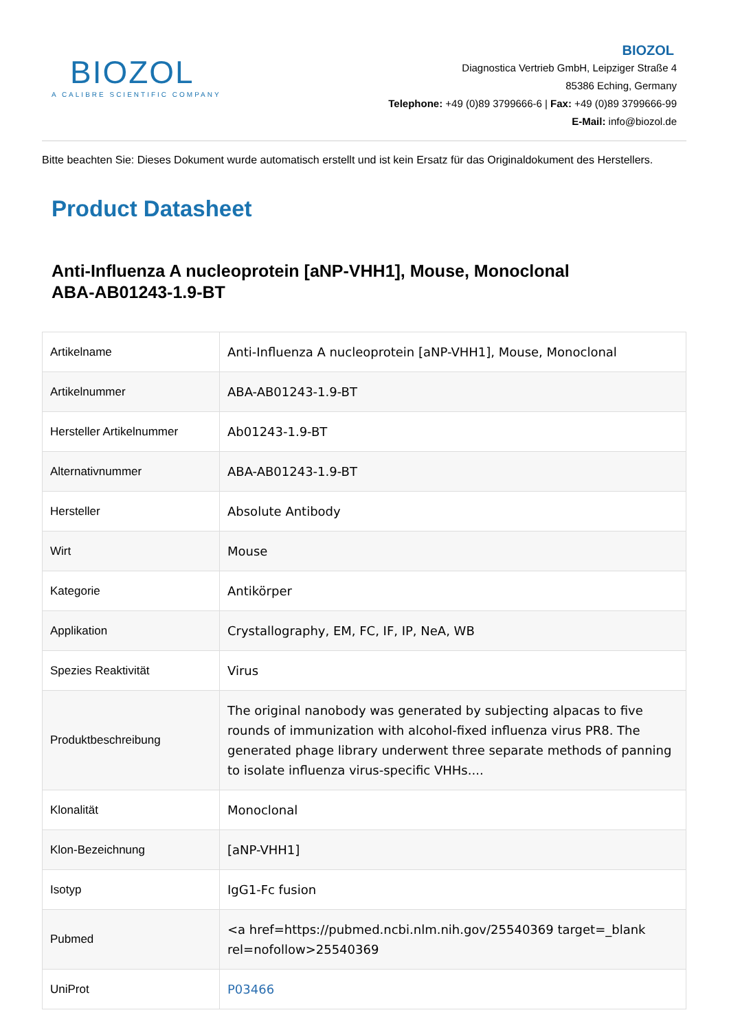BIOZOL
A CALIBRE SCIENTIFIC COMPANY
BIOZOL
Diagnostica Vertrieb GmbH, Leipziger Straße 4
85386 Eching, Germany
Telephone: +49 (0)89 3799666-6 | Fax: +49 (0)89 3799666-99
E-Mail: info@biozol.de
Bitte beachten Sie: Dieses Dokument wurde automatisch erstellt und ist kein Ersatz für das Originaldokument des Herstellers.
Product Datasheet
Anti-Influenza A nucleoprotein [aNP-VHH1], Mouse, Monoclonal
ABA-AB01243-1.9-BT
| Artikelname | Anti-Influenza A nucleoprotein [aNP-VHH1], Mouse, Monoclonal |
| Artikelnummer | ABA-AB01243-1.9-BT |
| Hersteller Artikelnummer | Ab01243-1.9-BT |
| Alternativnummer | ABA-AB01243-1.9-BT |
| Hersteller | Absolute Antibody |
| Wirt | Mouse |
| Kategorie | Antikörper |
| Applikation | Crystallography, EM, FC, IF, IP, NeA, WB |
| Spezies Reaktivität | Virus |
| Produktbeschreibung | The original nanobody was generated by subjecting alpacas to five rounds of immunization with alcohol-fixed influenza virus PR8. The generated phage library underwent three separate methods of panning to isolate influenza virus-specific VHHs.... |
| Klonalität | Monoclonal |
| Klon-Bezeichnung | [aNP-VHH1] |
| Isotyp | IgG1-Fc fusion |
| Pubmed | <a href=https://pubmed.ncbi.nlm.nih.gov/25540369 target=_blank rel=nofollow>25540369 |
| UniProt | P03466 |